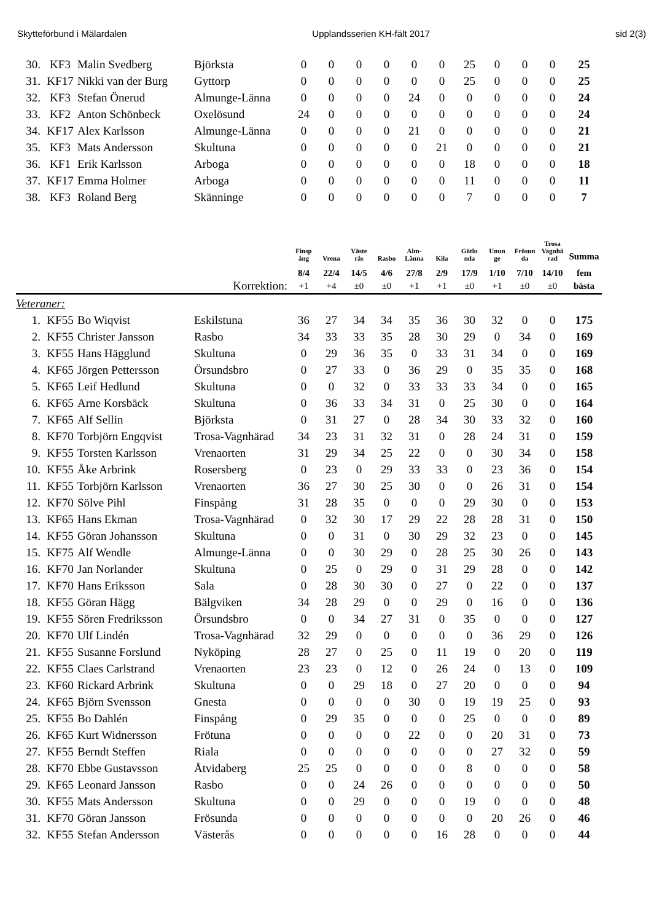Skytteförbund i Mälardalen Upplandsserien KH-fält 2017 sid 2(3)
| 30. | KF3 | Malin Svedberg | Björksta | 0 | 0 | 0 | 0 | 0 | 0 | 25 | 0 | 0 | 0 | 25 |
| 31. | KF17 | Nikki van der Burg | Gyttorp | 0 | 0 | 0 | 0 | 0 | 0 | 25 | 0 | 0 | 0 | 25 |
| 32. | KF3 | Stefan Önerud | Almunge-Länna | 0 | 0 | 0 | 0 | 24 | 0 | 0 | 0 | 0 | 0 | 24 |
| 33. | KF2 | Anton Schönbeck | Oxelösund | 24 | 0 | 0 | 0 | 0 | 0 | 0 | 0 | 0 | 0 | 24 |
| 34. | KF17 | Alex Karlsson | Almunge-Länna | 0 | 0 | 0 | 0 | 21 | 0 | 0 | 0 | 0 | 0 | 21 |
| 35. | KF3 | Mats Andersson | Skultuna | 0 | 0 | 0 | 0 | 0 | 21 | 0 | 0 | 0 | 0 | 21 |
| 36. | KF1 | Erik Karlsson | Arboga | 0 | 0 | 0 | 0 | 0 | 0 | 18 | 0 | 0 | 0 | 18 |
| 37. | KF17 | Emma Holmer | Arboga | 0 | 0 | 0 | 0 | 0 | 0 | 11 | 0 | 0 | 0 | 11 |
| 38. | KF3 | Roland Berg | Skänninge | 0 | 0 | 0 | 0 | 0 | 0 | 7 | 0 | 0 | 0 | 7 |
| | | | | Finsp ång | Vrena | Väste rås | Rasbo | Alm- Länna | Kila | Götlu nda | Unun ge | Frösun da | Trosa Vagnhä rad | Summa |
| --- | --- | --- | --- | --- | --- | --- | --- | --- | --- | --- | --- | --- | --- | --- |
| | | | | 8/4 | 22/4 | 14/5 | 4/6 | 27/8 | 2/9 | 17/9 | 1/10 | 7/10 | 14/10 | fem |
| | | | Korrektion: | +1 | +4 | ±0 | ±0 | +1 | +1 | ±0 | +1 | ±0 | ±0 | bästa |
| Veteraner: | | | | | | | | | | | | | | |
| 1. | KF55 | Bo Wiqvist | Eskilstuna | 36 | 27 | 34 | 34 | 35 | 36 | 30 | 32 | 0 | 0 | 175 |
| 2. | KF55 | Christer Jansson | Rasbo | 34 | 33 | 33 | 35 | 28 | 30 | 29 | 0 | 34 | 0 | 169 |
| 3. | KF55 | Hans Hägglund | Skultuna | 0 | 29 | 36 | 35 | 0 | 33 | 31 | 34 | 0 | 0 | 169 |
| 4. | KF65 | Jörgen Pettersson | Örsundsbro | 0 | 27 | 33 | 0 | 36 | 29 | 0 | 35 | 35 | 0 | 168 |
| 5. | KF65 | Leif Hedlund | Skultuna | 0 | 0 | 32 | 0 | 33 | 33 | 33 | 34 | 0 | 0 | 165 |
| 6. | KF65 | Arne Korsbäck | Skultuna | 0 | 36 | 33 | 34 | 31 | 0 | 25 | 30 | 0 | 0 | 164 |
| 7. | KF65 | Alf Sellin | Björksta | 0 | 31 | 27 | 0 | 28 | 34 | 30 | 33 | 32 | 0 | 160 |
| 8. | KF70 | Torbjörn Engqvist | Trosa-Vagnhärad | 34 | 23 | 31 | 32 | 31 | 0 | 28 | 24 | 31 | 0 | 159 |
| 9. | KF55 | Torsten Karlsson | Vrenaorten | 31 | 29 | 34 | 25 | 22 | 0 | 0 | 30 | 34 | 0 | 158 |
| 10. | KF55 | Åke Arbrink | Rosersberg | 0 | 23 | 0 | 29 | 33 | 33 | 0 | 23 | 36 | 0 | 154 |
| 11. | KF55 | Torbjörn Karlsson | Vrenaorten | 36 | 27 | 30 | 25 | 30 | 0 | 0 | 26 | 31 | 0 | 154 |
| 12. | KF70 | Sölve Pihl | Finspång | 31 | 28 | 35 | 0 | 0 | 0 | 29 | 30 | 0 | 0 | 153 |
| 13. | KF65 | Hans Ekman | Trosa-Vagnhärad | 0 | 32 | 30 | 17 | 29 | 22 | 28 | 28 | 31 | 0 | 150 |
| 14. | KF55 | Göran Johansson | Skultuna | 0 | 0 | 31 | 0 | 30 | 29 | 32 | 23 | 0 | 0 | 145 |
| 15. | KF75 | Alf Wendle | Almunge-Länna | 0 | 0 | 30 | 29 | 0 | 28 | 25 | 30 | 26 | 0 | 143 |
| 16. | KF70 | Jan Norlander | Skultuna | 0 | 25 | 0 | 29 | 0 | 31 | 29 | 28 | 0 | 0 | 142 |
| 17. | KF70 | Hans Eriksson | Sala | 0 | 28 | 30 | 30 | 0 | 27 | 0 | 22 | 0 | 0 | 137 |
| 18. | KF55 | Göran Hägg | Bälgviken | 34 | 28 | 29 | 0 | 0 | 29 | 0 | 16 | 0 | 0 | 136 |
| 19. | KF55 | Sören Fredriksson | Örsundsbro | 0 | 0 | 34 | 27 | 31 | 0 | 35 | 0 | 0 | 0 | 127 |
| 20. | KF70 | Ulf Lindén | Trosa-Vagnhärad | 32 | 29 | 0 | 0 | 0 | 0 | 0 | 36 | 29 | 0 | 126 |
| 21. | KF55 | Susanne Forslund | Nyköping | 28 | 27 | 0 | 25 | 0 | 11 | 19 | 0 | 20 | 0 | 119 |
| 22. | KF55 | Claes Carlstrand | Vrenaorten | 23 | 23 | 0 | 12 | 0 | 26 | 24 | 0 | 13 | 0 | 109 |
| 23. | KF60 | Rickard Arbrink | Skultuna | 0 | 0 | 29 | 18 | 0 | 27 | 20 | 0 | 0 | 0 | 94 |
| 24. | KF65 | Björn Svensson | Gnesta | 0 | 0 | 0 | 0 | 30 | 0 | 19 | 19 | 25 | 0 | 93 |
| 25. | KF55 | Bo Dahlén | Finspång | 0 | 29 | 35 | 0 | 0 | 0 | 25 | 0 | 0 | 0 | 89 |
| 26. | KF65 | Kurt Widnersson | Frötuna | 0 | 0 | 0 | 0 | 22 | 0 | 0 | 20 | 31 | 0 | 73 |
| 27. | KF55 | Berndt Steffen | Riala | 0 | 0 | 0 | 0 | 0 | 0 | 0 | 27 | 32 | 0 | 59 |
| 28. | KF70 | Ebbe Gustavsson | Åtvidaberg | 25 | 25 | 0 | 0 | 0 | 0 | 8 | 0 | 0 | 0 | 58 |
| 29. | KF65 | Leonard Jansson | Rasbo | 0 | 0 | 24 | 26 | 0 | 0 | 0 | 0 | 0 | 0 | 50 |
| 30. | KF55 | Mats Andersson | Skultuna | 0 | 0 | 29 | 0 | 0 | 0 | 19 | 0 | 0 | 0 | 48 |
| 31. | KF70 | Göran Jansson | Frösunda | 0 | 0 | 0 | 0 | 0 | 0 | 0 | 20 | 26 | 0 | 46 |
| 32. | KF55 | Stefan Andersson | Västerås | 0 | 0 | 0 | 0 | 0 | 16 | 28 | 0 | 0 | 0 | 44 |